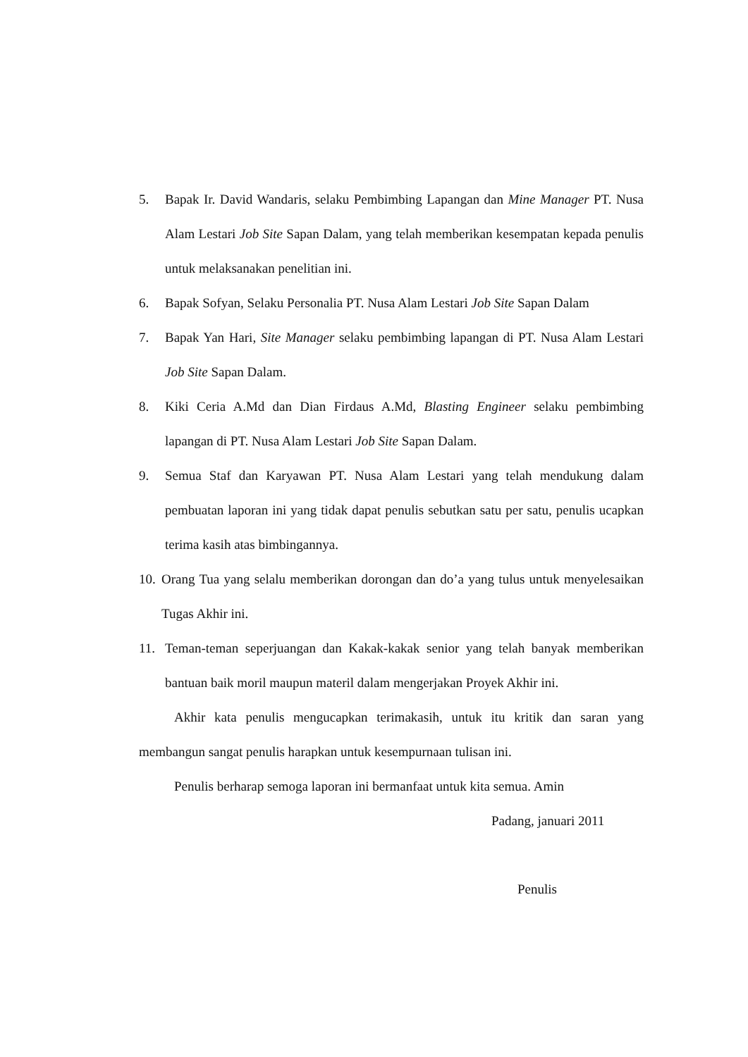5. Bapak Ir. David Wandaris, selaku Pembimbing Lapangan dan Mine Manager PT. Nusa Alam Lestari Job Site Sapan Dalam, yang telah memberikan kesempatan kepada penulis untuk melaksanakan penelitian ini.
6. Bapak Sofyan, Selaku Personalia PT. Nusa Alam Lestari Job Site Sapan Dalam
7. Bapak Yan Hari, Site Manager selaku pembimbing lapangan di PT. Nusa Alam Lestari Job Site Sapan Dalam.
8. Kiki Ceria A.Md dan Dian Firdaus A.Md, Blasting Engineer selaku pembimbing lapangan di PT. Nusa Alam Lestari Job Site Sapan Dalam.
9. Semua Staf dan Karyawan PT. Nusa Alam Lestari yang telah mendukung dalam pembuatan laporan ini yang tidak dapat penulis sebutkan satu per satu, penulis ucapkan terima kasih atas bimbingannya.
10. Orang Tua yang selalu memberikan dorongan dan do’a yang tulus untuk menyelesaikan Tugas Akhir ini.
11. Teman-teman seperjuangan dan Kakak-kakak senior yang telah banyak memberikan bantuan baik moril maupun materil dalam mengerjakan Proyek Akhir ini.
Akhir kata penulis mengucapkan terimakasih, untuk itu kritik dan saran yang membangun sangat penulis harapkan untuk kesempurnaan tulisan ini.
Penulis berharap semoga laporan ini bermanfaat untuk kita semua. Amin
Padang, januari 2011
Penulis